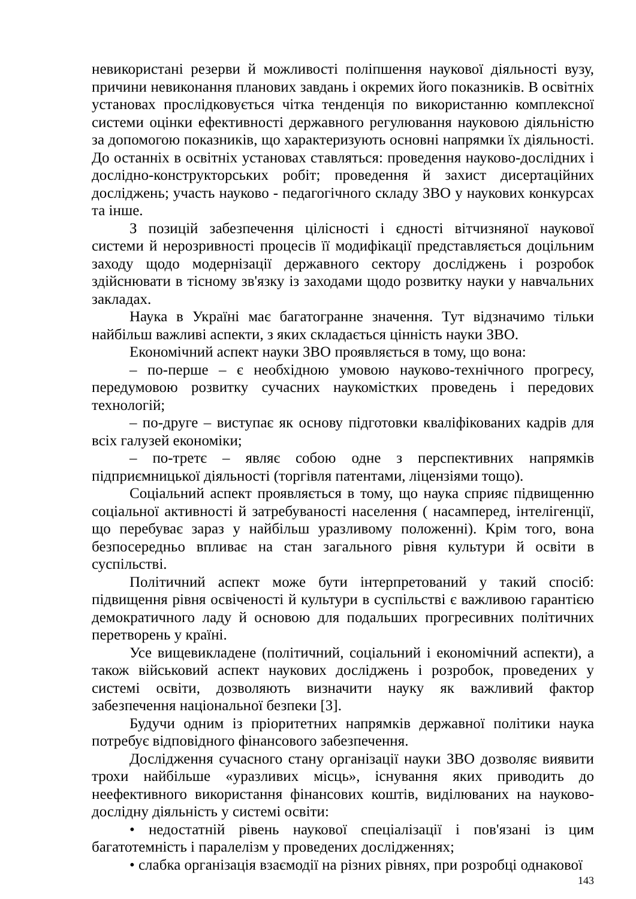невикористані резерви й можливості поліпшення наукової діяльності вузу, причини невиконання планових завдань і окремих його показників. В освітніх установах прослідковується чітка тенденція по використанню комплексної системи оцінки ефективності державного регулювання науковою діяльністю за допомогою показників, що характеризують основні напрямки їх діяльності. До останніх в освітніх установах ставляться: проведення науково-дослідних і дослідно-конструкторських робіт; проведення й захист дисертаційних досліджень; участь науково - педагогічного складу ЗВО у наукових конкурсах та інше.
З позицій забезпечення цілісності і єдності вітчизняної наукової системи й нерозривності процесів її модифікації представляється доцільним заходу щодо модернізації державного сектору досліджень і розробок здійснювати в тісному зв'язку із заходами щодо розвитку науки у навчальних закладах.
Наука в Україні має багатогранне значення. Тут відзначимо тільки найбільш важливі аспекти, з яких складається цінність науки ЗВО.
Економічний аспект науки ЗВО проявляється в тому, що вона:
– по-перше – є необхідною умовою науково-технічного прогресу, передумовою розвитку сучасних наукомістких проведень і передових технологій;
– по-друге – виступає як основу підготовки кваліфікованих кадрів для всіх галузей економіки;
– по-третє – являє собою одне з перспективних напрямків підприємницької діяльності (торгівля патентами, ліцензіями тощо).
Соціальний аспект проявляється в тому, що наука сприяє підвищенню соціальної активності й затребуваності населення ( насамперед, інтелігенції, що перебуває зараз у найбільш уразливому положенні). Крім того, вона безпосередньо впливає на стан загального рівня культури й освіти в суспільстві.
Політичний аспект може бути інтерпретований у такий спосіб: підвищення рівня освіченості й культури в суспільстві є важливою гарантією демократичного ладу й основою для подальших прогресивних політичних перетворень у країні.
Усе вищевикладене (політичний, соціальний і економічний аспекти), а також військовий аспект наукових досліджень і розробок, проведених у системі освіти, дозволяють визначити науку як важливий фактор забезпечення національної безпеки [3].
Будучи одним із пріоритетних напрямків державної політики наука потребує відповідного фінансового забезпечення.
Дослідження сучасного стану організації науки ЗВО дозволяє виявити трохи найбільше «уразливих місць», існування яких приводить до неефективного використання фінансових коштів, виділюваних на науково-дослідну діяльність у системі освіти:
• недостатній рівень наукової спеціалізації і пов'язані із цим багатотемність і паралелізм у проведених дослідженнях;
• слабка організація взаємодії на різних рівнях, при розробці однакової
143